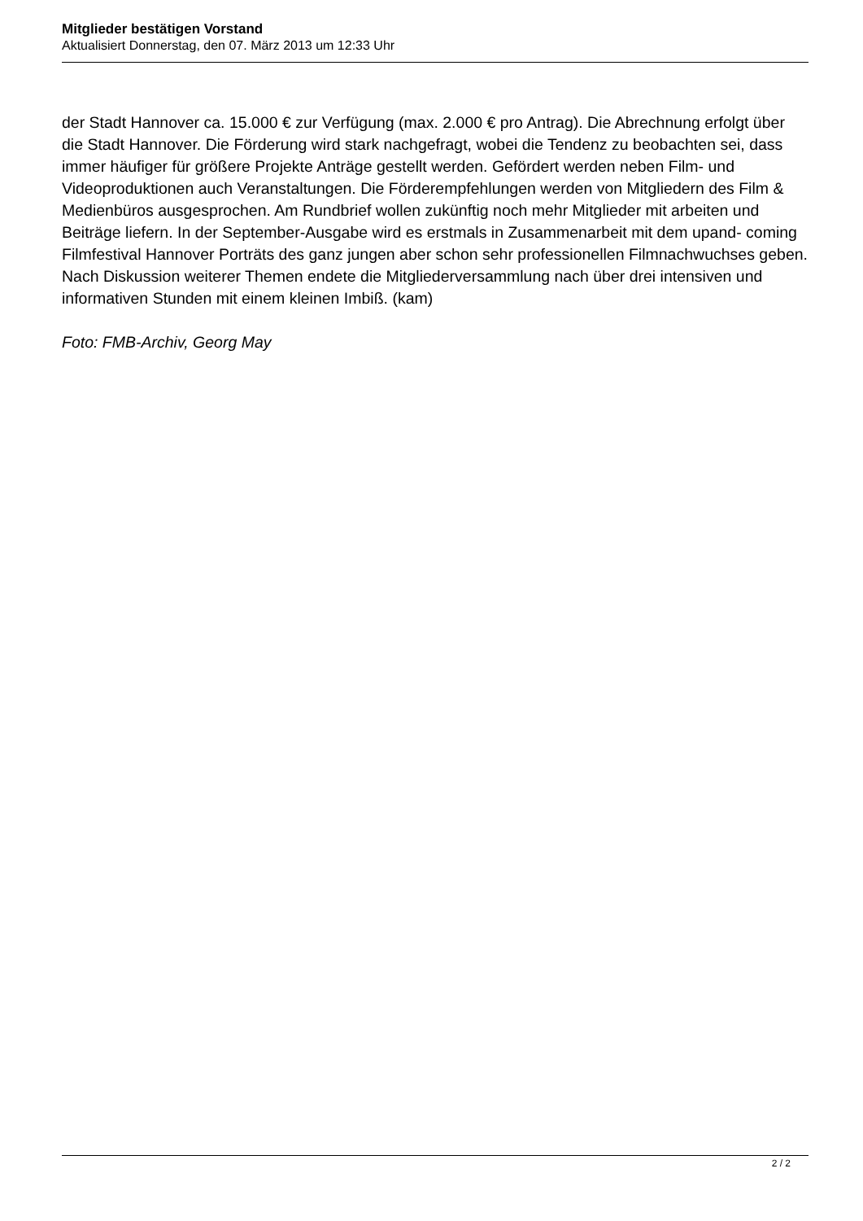Mitglieder bestätigen Vorstand
Aktualisiert Donnerstag, den 07. März 2013 um 12:33 Uhr
der Stadt Hannover ca. 15.000 € zur Verfügung (max. 2.000 € pro Antrag). Die Abrechnung erfolgt über die Stadt Hannover. Die Förderung wird stark nachgefragt, wobei die Tendenz zu beobachten sei, dass immer häufiger für größere Projekte Anträge gestellt werden. Gefördert werden neben Film- und Videoproduktionen auch Veranstaltungen. Die Förderempfehlungen werden von Mitgliedern des Film & Medienbüros ausgesprochen. Am Rundbrief wollen zukünftig noch mehr Mitglieder mit arbeiten und Beiträge liefern. In der September-Ausgabe wird es erstmals in Zusammenarbeit mit dem upand- coming Filmfestival Hannover Porträts des ganz jungen aber schon sehr professionellen Filmnachwuchses geben.
Nach Diskussion weiterer Themen endete die Mitgliederversammlung nach über drei intensiven und informativen Stunden mit einem kleinen Imbiß. (kam)
Foto: FMB-Archiv, Georg May
2 / 2